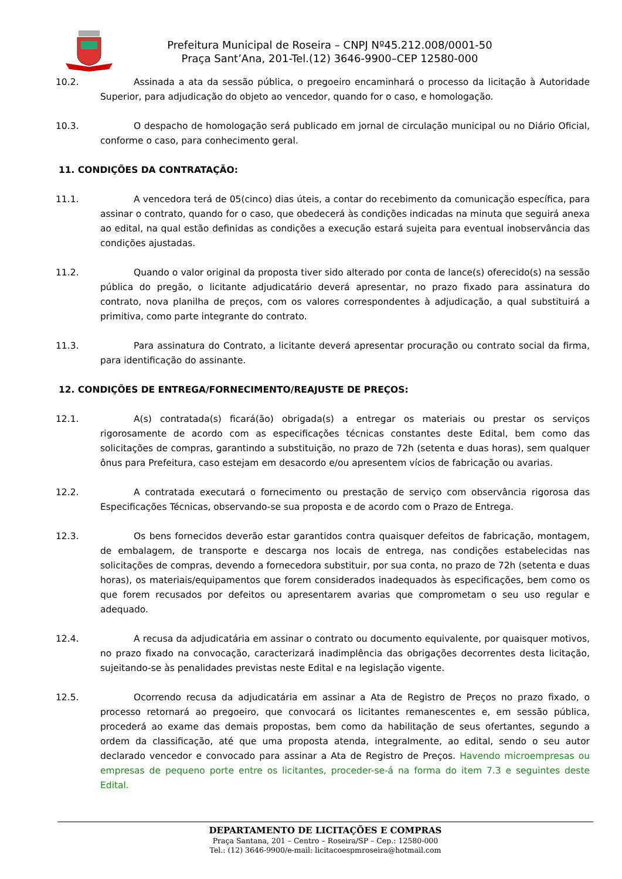Prefeitura Municipal de Roseira – CNPJ Nº45.212.008/0001-50
Praça Sant’Ana, 201-Tel.(12) 3646-9900–CEP 12580-000
10.2. Assinada a ata da sessão pública, o pregoeiro encaminhará o processo da licitação à Autoridade Superior, para adjudicação do objeto ao vencedor, quando for o caso, e homologação.
10.3. O despacho de homologação será publicado em jornal de circulação municipal ou no Diário Oficial, conforme o caso, para conhecimento geral.
11. CONDIÇÕES DA CONTRATAÇÃO:
11.1. A vencedora terá de 05(cinco) dias úteis, a contar do recebimento da comunicação específica, para assinar o contrato, quando for o caso, que obedecerá às condições indicadas na minuta que seguirá anexa ao edital, na qual estão definidas as condições a execução estará sujeita para eventual inobservância das condições ajustadas.
11.2. Quando o valor original da proposta tiver sido alterado por conta de lance(s) oferecido(s) na sessão pública do pregão, o licitante adjudicatário deverá apresentar, no prazo fixado para assinatura do contrato, nova planilha de preços, com os valores correspondentes à adjudicação, a qual substituirá a primitiva, como parte integrante do contrato.
11.3. Para assinatura do Contrato, a licitante deverá apresentar procuração ou contrato social da firma, para identificação do assinante.
12. CONDIÇÕES DE ENTREGA/FORNECIMENTO/REAJUSTE DE PREÇOS:
12.1. A(s) contratada(s) ficará(ão) obrigada(s) a entregar os materiais ou prestar os serviços rigorosamente de acordo com as especificações técnicas constantes deste Edital, bem como das solicitações de compras, garantindo a substituição, no prazo de 72h (setenta e duas horas), sem qualquer ônus para Prefeitura, caso estejam em desacordo e/ou apresentem vícios de fabricação ou avarias.
12.2. A contratada executará o fornecimento ou prestação de serviço com observância rigorosa das Especificações Técnicas, observando-se sua proposta e de acordo com o Prazo de Entrega.
12.3. Os bens fornecidos deverão estar garantidos contra quaisquer defeitos de fabricação, montagem, de embalagem, de transporte e descarga nos locais de entrega, nas condições estabelecidas nas solicitações de compras, devendo a fornecedora substituir, por sua conta, no prazo de 72h (setenta e duas horas), os materiais/equipamentos que forem considerados inadequados às especificações, bem como os que forem recusados por defeitos ou apresentarem avarias que comprometam o seu uso regular e adequado.
12.4. A recusa da adjudicatária em assinar o contrato ou documento equivalente, por quaisquer motivos, no prazo fixado na convocação, caracterizará inadimplência das obrigações decorrentes desta licitação, sujeitando-se às penalidades previstas neste Edital e na legislação vigente.
12.5. Ocorrendo recusa da adjudicatária em assinar a Ata de Registro de Preços no prazo fixado, o processo retornará ao pregoeiro, que convocará os licitantes remanescentes e, em sessão pública, procederá ao exame das demais propostas, bem como da habilitação de seus ofertantes, segundo a ordem da classificação, até que uma proposta atenda, integralmente, ao edital, sendo o seu autor declarado vencedor e convocado para assinar a Ata de Registro de Preços. Havendo microempresas ou empresas de pequeno porte entre os licitantes, proceder-se-á na forma do item 7.3 e seguintes deste Edital.
DEPARTAMENTO DE LICITAÇÕES E COMPRAS
Praça Santana, 201 – Centro – Roseira/SP – Cep.: 12580-000
Tel.: (12) 3646-9900/e-mail: licitacoespmroseira@hotmail.com